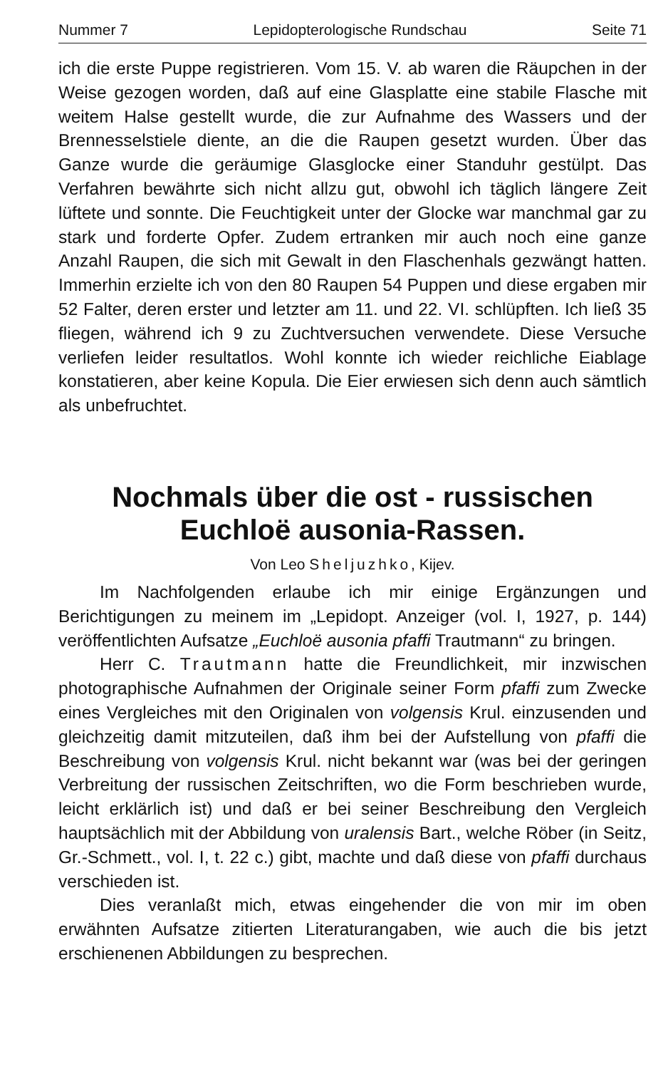Nummer 7 Lepidopterologische Rundschau Seite 71
ich die erste Puppe registrieren. Vom 15. V. ab waren die Räupchen in der Weise gezogen worden, daß auf eine Glasplatte eine stabile Flasche mit weitem Halse gestellt wurde, die zur Aufnahme des Wassers und der Brennesselstiele diente, an die die Raupen gesetzt wurden. Über das Ganze wurde die geräumige Glasglocke einer Standuhr gestülpt. Das Verfahren bewährte sich nicht allzu gut, obwohl ich täglich längere Zeit lüftete und sonnte. Die Feuchtigkeit unter der Glocke war manchmal gar zu stark und forderte Opfer. Zudem ertranken mir auch noch eine ganze Anzahl Raupen, die sich mit Gewalt in den Flaschenhals gezwängt hatten. Immerhin erzielte ich von den 80 Raupen 54 Puppen und diese ergaben mir 52 Falter, deren erster und letzter am 11. und 22. VI. schlüpften. Ich ließ 35 fliegen, während ich 9 zu Zuchtversuchen verwendete. Diese Versuche verliefen leider resultatlos. Wohl konnte ich wieder reichliche Eiablage konstatieren, aber keine Kopula. Die Eier erwiesen sich denn auch sämtlich als unbefruchtet.
Nochmals über die ost - russischen Euchloë ausonia-Rassen.
Von Leo Sheljuzhko, Kijev.
Im Nachfolgenden erlaube ich mir einige Ergänzungen und Berichtigungen zu meinem im „Lepidopt. Anzeiger (vol. I, 1927, p. 144) veröffentlichten Aufsatze „Euchloë ausonia pfaffi Trautmann“ zu bringen.
Herr C. Trautmann hatte die Freundlichkeit, mir inzwischen photographische Aufnahmen der Originale seiner Form pfaffi zum Zwecke eines Vergleiches mit den Originalen von volgensis Krul. einzusenden und gleichzeitig damit mitzuteilen, daß ihm bei der Aufstellung von pfaffi die Beschreibung von volgensis Krul. nicht bekannt war (was bei der geringen Verbreitung der russischen Zeitschriften, wo die Form beschrieben wurde, leicht erklärlich ist) und daß er bei seiner Beschreibung den Vergleich hauptsächlich mit der Abbildung von uralensis Bart., welche Röber (in Seitz, Gr.-Schmett., vol. I, t. 22 c.) gibt, machte und daß diese von pfaffi durchaus verschieden ist.
Dies veranlaßt mich, etwas eingehender die von mir im oben erwähnten Aufsatze zitierten Literaturangaben, wie auch die bis jetzt erschienenen Abbildungen zu besprechen.